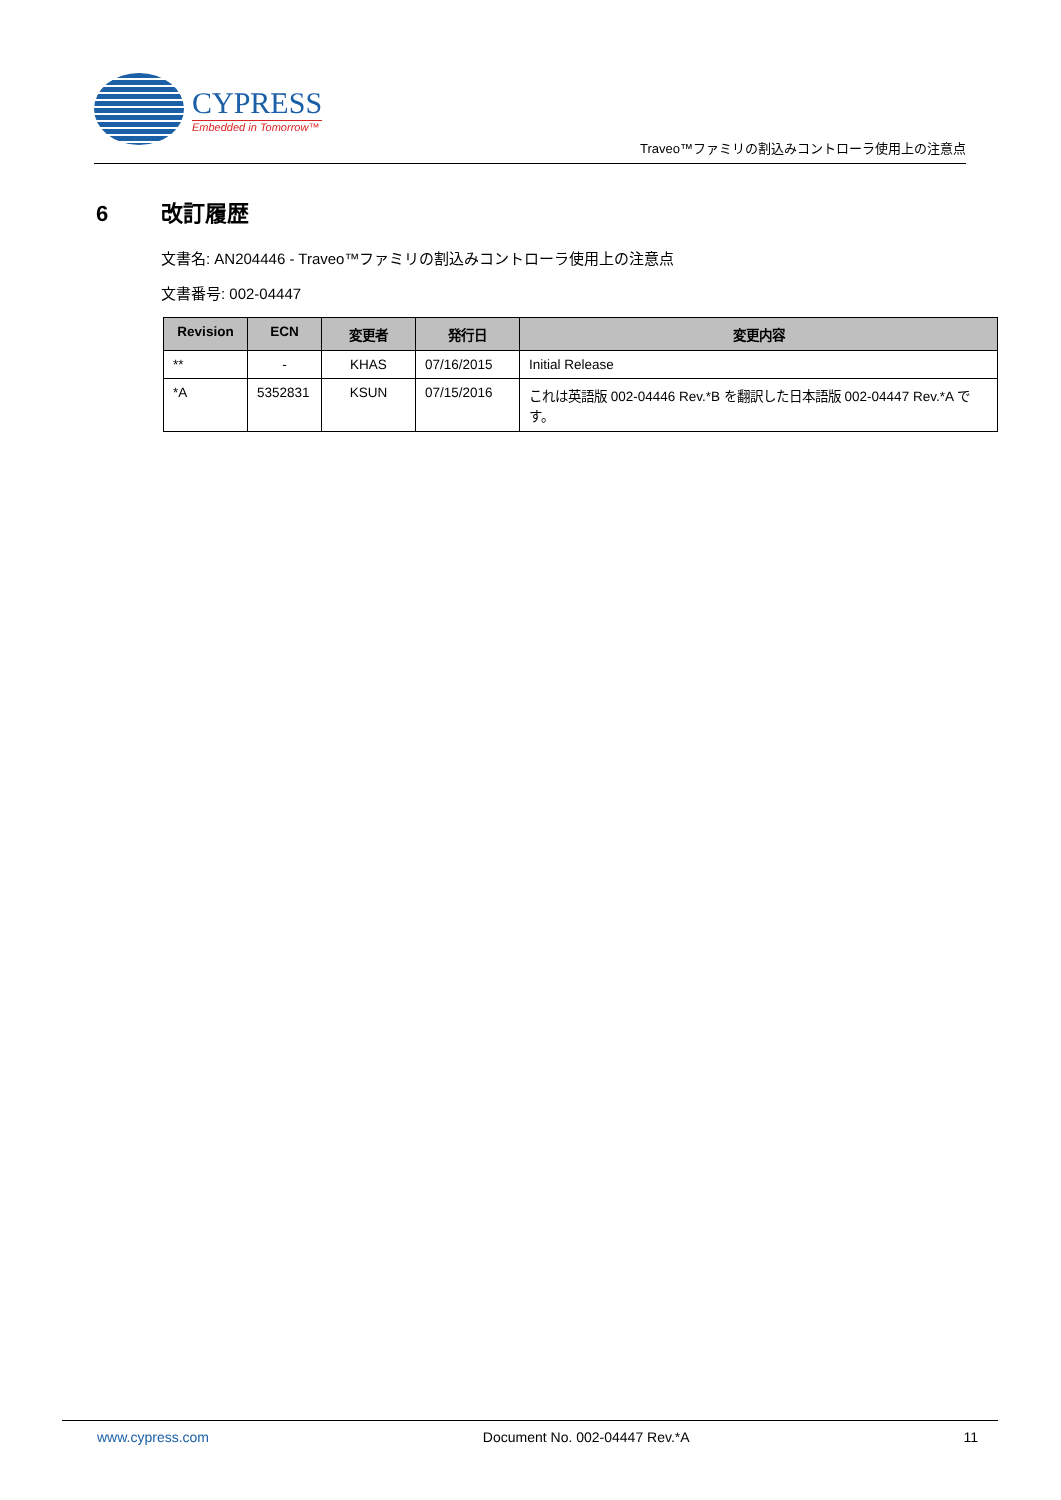CYPRESS
Embedded in Tomorrow™
Traveo™ファミリの割込みコントローラ使用上の注意点
6 改訂履歴
文書名: AN204446 - Traveo™ファミリの割込みコントローラ使用上の注意点
文書番号: 002-04447
| Revision | ECN | 変更者 | 発行日 | 変更内容 |
| --- | --- | --- | --- | --- |
| ** | - | KHAS | 07/16/2015 | Initial Release |
| *A | 5352831 | KSUN | 07/15/2016 | これは英語版 002-04446 Rev.*B を翻訳した日本語版 002-04447 Rev.*A です。 |
www.cypress.com Document No. 002-04447 Rev.*A 11